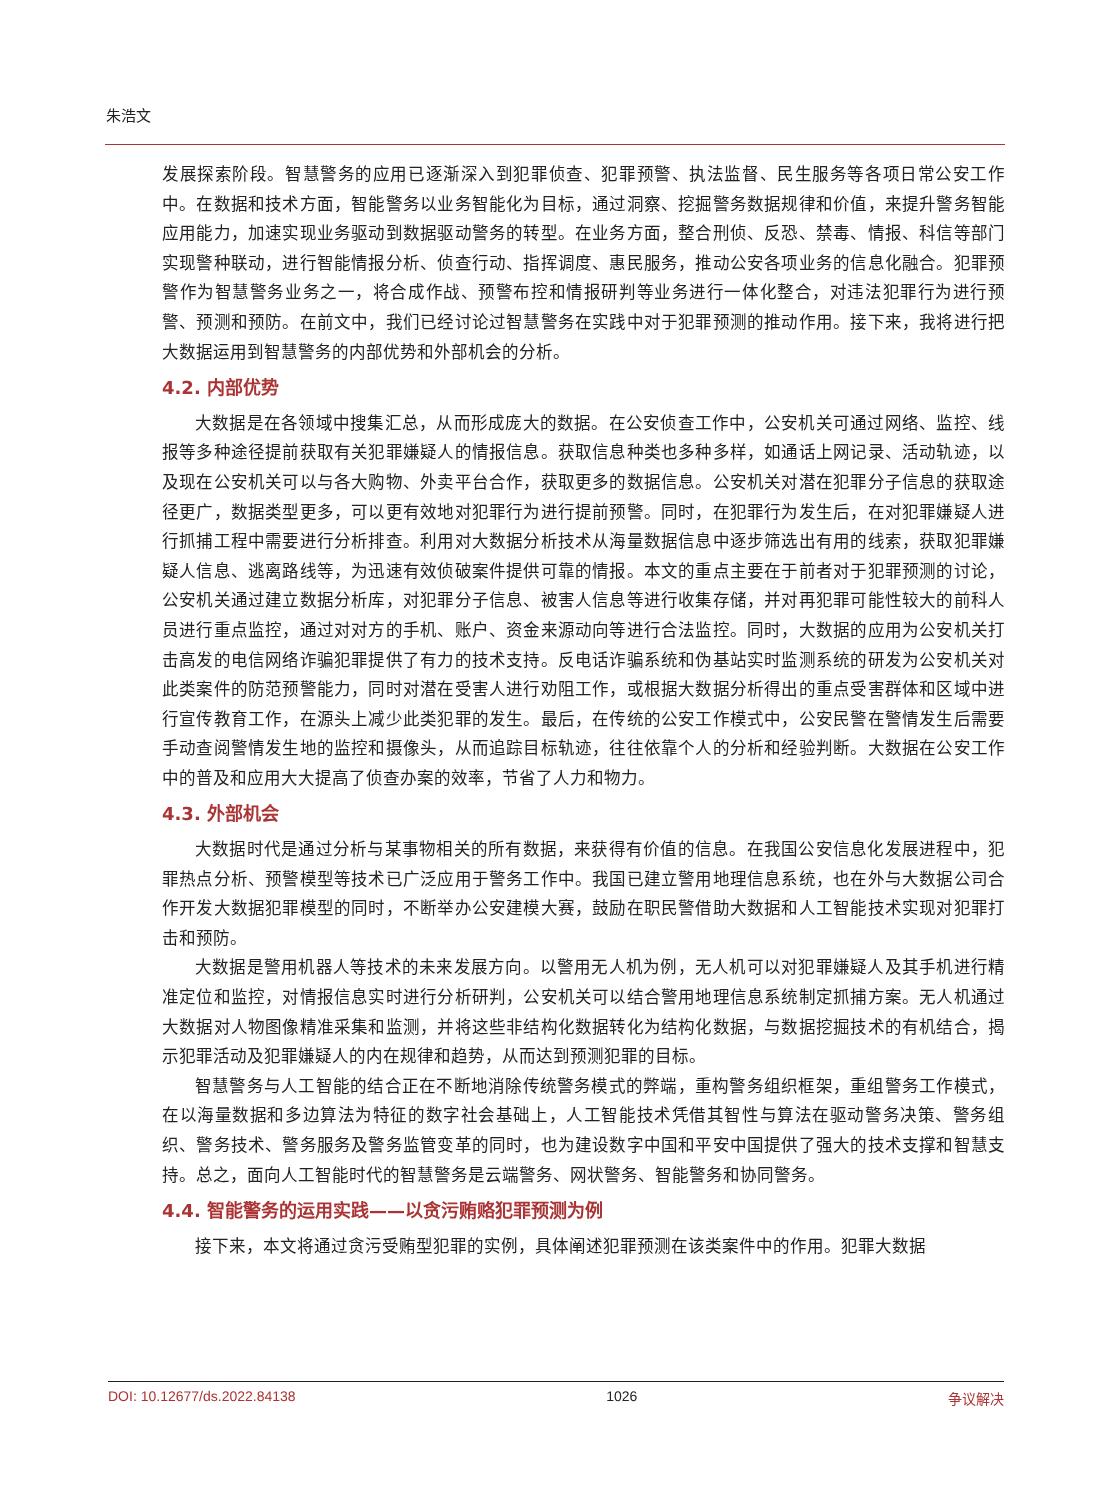朱浩文
发展探索阶段。智慧警务的应用已逐渐深入到犯罪侦查、犯罪预警、执法监督、民生服务等各项日常公安工作中。在数据和技术方面，智能警务以业务智能化为目标，通过洞察、挖掘警务数据规律和价值，来提升警务智能应用能力，加速实现业务驱动到数据驱动警务的转型。在业务方面，整合刑侦、反恐、禁毒、情报、科信等部门实现警种联动，进行智能情报分析、侦查行动、指挥调度、惠民服务，推动公安各项业务的信息化融合。犯罪预警作为智慧警务业务之一，将合成作战、预警布控和情报研判等业务进行一体化整合，对违法犯罪行为进行预警、预测和预防。在前文中，我们已经讨论过智慧警务在实践中对于犯罪预测的推动作用。接下来，我将进行把大数据运用到智慧警务的内部优势和外部机会的分析。
4.2. 内部优势
大数据是在各领域中搜集汇总，从而形成庞大的数据。在公安侦查工作中，公安机关可通过网络、监控、线报等多种途径提前获取有关犯罪嫌疑人的情报信息。获取信息种类也多种多样，如通话上网记录、活动轨迹，以及现在公安机关可以与各大购物、外卖平台合作，获取更多的数据信息。公安机关对潜在犯罪分子信息的获取途径更广，数据类型更多，可以更有效地对犯罪行为进行提前预警。同时，在犯罪行为发生后，在对犯罪嫌疑人进行抓捕工程中需要进行分析排查。利用对大数据分析技术从海量数据信息中逐步筛选出有用的线索，获取犯罪嫌疑人信息、逃离路线等，为迅速有效侦破案件提供可靠的情报。本文的重点主要在于前者对于犯罪预测的讨论，公安机关通过建立数据分析库，对犯罪分子信息、被害人信息等进行收集存储，并对再犯罪可能性较大的前科人员进行重点监控，通过对对方的手机、账户、资金来源动向等进行合法监控。同时，大数据的应用为公安机关打击高发的电信网络诈骗犯罪提供了有力的技术支持。反电话诈骗系统和伪基站实时监测系统的研发为公安机关对此类案件的防范预警能力，同时对潜在受害人进行劝阻工作，或根据大数据分析得出的重点受害群体和区域中进行宣传教育工作，在源头上减少此类犯罪的发生。最后，在传统的公安工作模式中，公安民警在警情发生后需要手动查阅警情发生地的监控和摄像头，从而追踪目标轨迹，往往依靠个人的分析和经验判断。大数据在公安工作中的普及和应用大大提高了侦查办案的效率，节省了人力和物力。
4.3. 外部机会
大数据时代是通过分析与某事物相关的所有数据，来获得有价值的信息。在我国公安信息化发展进程中，犯罪热点分析、预警模型等技术已广泛应用于警务工作中。我国已建立警用地理信息系统，也在外与大数据公司合作开发大数据犯罪模型的同时，不断举办公安建模大赛，鼓励在职民警借助大数据和人工智能技术实现对犯罪打击和预防。
大数据是警用机器人等技术的未来发展方向。以警用无人机为例，无人机可以对犯罪嫌疑人及其手机进行精准定位和监控，对情报信息实时进行分析研判，公安机关可以结合警用地理信息系统制定抓捕方案。无人机通过大数据对人物图像精准采集和监测，并将这些非结构化数据转化为结构化数据，与数据挖掘技术的有机结合，揭示犯罪活动及犯罪嫌疑人的内在规律和趋势，从而达到预测犯罪的目标。
智慧警务与人工智能的结合正在不断地消除传统警务模式的弊端，重构警务组织框架，重组警务工作模式，在以海量数据和多边算法为特征的数字社会基础上，人工智能技术凭借其智性与算法在驱动警务决策、警务组织、警务技术、警务服务及警务监管变革的同时，也为建设数字中国和平安中国提供了强大的技术支撑和智慧支持。总之，面向人工智能时代的智慧警务是云端警务、网状警务、智能警务和协同警务。
4.4. 智能警务的运用实践——以贪污贿赂犯罪预测为例
接下来，本文将通过贪污受贿型犯罪的实例，具体阐述犯罪预测在该类案件中的作用。犯罪大数据
DOI: 10.12677/ds.2022.84138 1026 争议解决